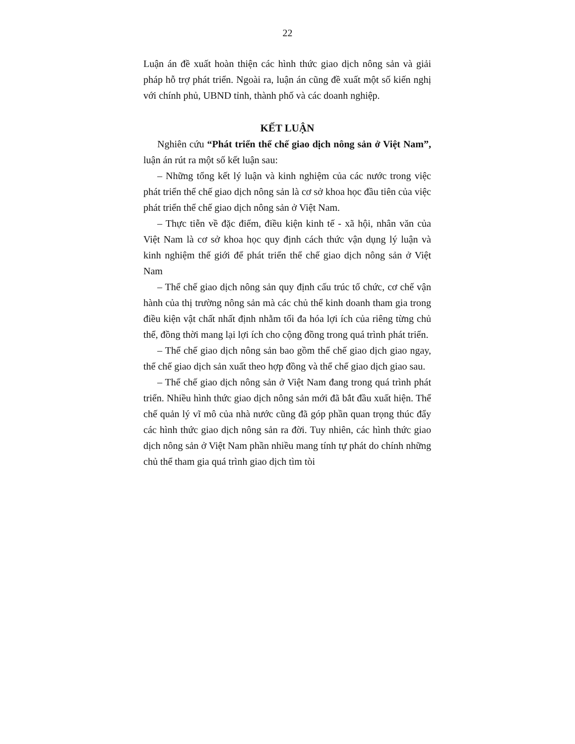22
Luận án đề xuất hoàn thiện các hình thức giao dịch nông sản và giải pháp hỗ trợ phát triển. Ngoài ra, luận án cũng đề xuất một số kiến nghị với chính phủ, UBND tỉnh, thành phố và các doanh nghiệp.
KẾT LUẬN
Nghiên cứu “Phát triển thể chế giao dịch nông sản ở Việt Nam”, luận án rút ra một số kết luận sau:
– Những tổng kết lý luận và kinh nghiệm của các nước trong việc phát triển thể chế giao dịch nông sản là cơ sở khoa học đầu tiên của việc phát triển thể chế giao dịch nông sản ở Việt Nam.
– Thực tiễn về đặc điểm, điều kiện kinh tế - xã hội, nhân văn của Việt Nam là cơ sở khoa học quy định cách thức vận dụng lý luận và kinh nghiệm thế giới để phát triển thể chế giao dịch nông sản ở Việt Nam
– Thể chế giao dịch nông sản quy định cấu trúc tổ chức, cơ chế vận hành của thị trường nông sản mà các chủ thể kinh doanh tham gia trong điều kiện vật chất nhất định nhằm tối đa hóa lợi ích của riêng từng chủ thể, đồng thời mang lại lợi ích cho cộng đồng trong quá trình phát triển.
– Thể chế giao dịch nông sản bao gồm thể chế giao dịch giao ngay, thể chế giao dịch sản xuất theo hợp đồng và thể chế giao dịch giao sau.
– Thể chế giao dịch nông sản ở Việt Nam đang trong quá trình phát triển. Nhiều hình thức giao dịch nông sản mới đã bắt đầu xuất hiện. Thể chế quản lý vĩ mô của nhà nước cũng đã góp phần quan trọng thúc đẩy các hình thức giao dịch nông sản ra đời. Tuy nhiên, các hình thức giao dịch nông sản ở Việt Nam phần nhiều mang tính tự phát do chính những chủ thể tham gia quá trình giao dịch tìm tòi